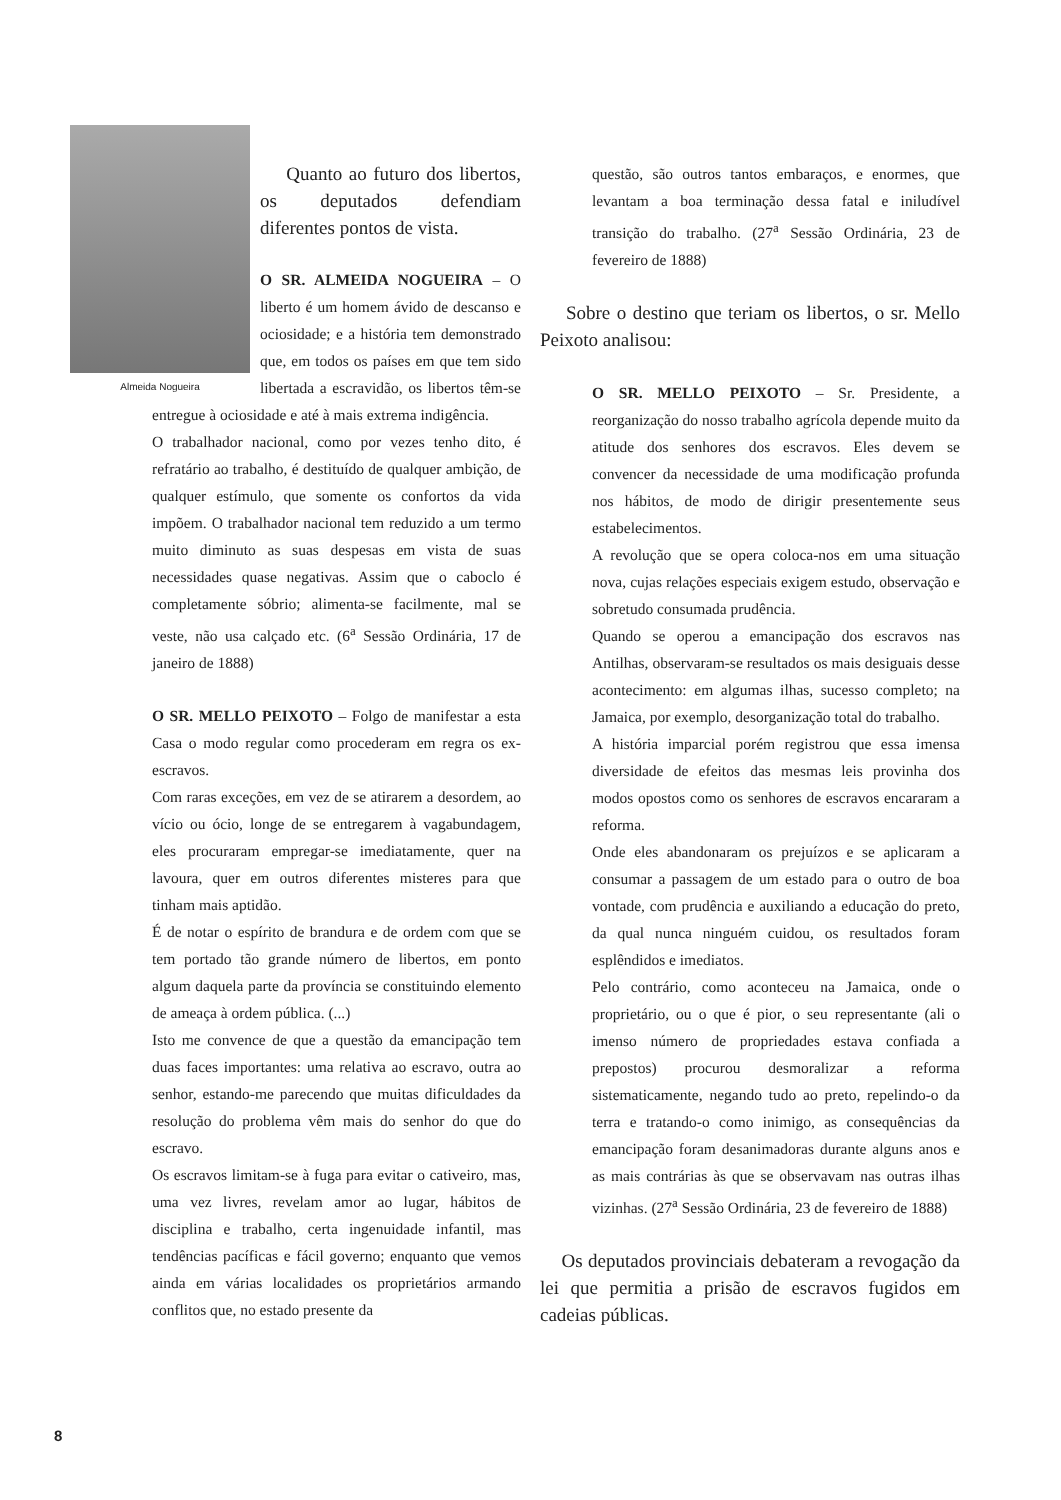Almeida Nogueira
Quanto ao futuro dos libertos, os deputados defendiam diferentes pontos de vista.
O SR. ALMEIDA NOGUEIRA – O liberto é um homem ávido de descanso e ociosidade; e a história tem demonstrado que, em todos os países em que tem sido libertada a escravidão, os libertos têm-se entregue à ociosidade e até à mais extrema indigência.
O trabalhador nacional, como por vezes tenho dito, é refratário ao trabalho, é destituído de qualquer ambição, de qualquer estímulo, que somente os confortos da vida impõem. O trabalhador nacional tem reduzido a um termo muito diminuto as suas despesas em vista de suas necessidades quase negativas. Assim que o caboclo é completamente sóbrio; alimenta-se facilmente, mal se veste, não usa calçado etc. (6<sup>a</sup> Sessão Ordinária, 17 de janeiro de 1888)
O SR. MELLO PEIXOTO – Folgo de manifestar a esta Casa o modo regular como procederam em regra os ex-escravos.
Com raras exceções, em vez de se atirarem a desordem, ao vício ou ócio, longe de se entregarem à vagabundagem, eles procuraram empregar-se imediatamente, quer na lavoura, quer em outros diferentes misteres para que tinham mais aptidão.
É de notar o espírito de brandura e de ordem com que se tem portado tão grande número de libertos, em ponto algum daquela parte da província se constituindo elemento de ameaça à ordem pública. (...)
Isto me convence de que a questão da emancipação tem duas faces importantes: uma relativa ao escravo, outra ao senhor, estando-me parecendo que muitas dificuldades da resolução do problema vêm mais do senhor do que do escravo.
Os escravos limitam-se à fuga para evitar o cativeiro, mas, uma vez livres, revelam amor ao lugar, hábitos de disciplina e trabalho, certa ingenuidade infantil, mas tendências pacíficas e fácil governo; enquanto que vemos ainda em várias localidades os proprietários armando conflitos que, no estado presente da
questão, são outros tantos embaraços, e enormes, que levantam a boa terminação dessa fatal e iniludível transição do trabalho. (27<sup>a</sup> Sessão Ordinária, 23 de fevereiro de 1888)
Sobre o destino que teriam os libertos, o sr. Mello Peixoto analisou:
O SR. MELLO PEIXOTO – Sr. Presidente, a reorganização do nosso trabalho agrícola depende muito da atitude dos senhores dos escravos. Eles devem se convencer da necessidade de uma modificação profunda nos hábitos, de modo de dirigir presentemente seus estabelecimentos.
A revolução que se opera coloca-nos em uma situação nova, cujas relações especiais exigem estudo, observação e sobretudo consumada prudência.
Quando se operou a emancipação dos escravos nas Antilhas, observaram-se resultados os mais desiguais desse acontecimento: em algumas ilhas, sucesso completo; na Jamaica, por exemplo, desorganização total do trabalho.
A história imparcial porém registrou que essa imensa diversidade de efeitos das mesmas leis provinha dos modos opostos como os senhores de escravos encararam a reforma.
Onde eles abandonaram os prejuízos e se aplicaram a consumar a passagem de um estado para o outro de boa vontade, com prudência e auxiliando a educação do preto, da qual nunca ninguém cuidou, os resultados foram esplêndidos e imediatos.
Pelo contrário, como aconteceu na Jamaica, onde o proprietário, ou o que é pior, o seu representante (ali o imenso número de propriedades estava confiada a prepostos) procurou desmoralizar a reforma sistematicamente, negando tudo ao preto, repelindo-o da terra e tratando-o como inimigo, as consequências da emancipação foram desanimadoras durante alguns anos e as mais contrárias às que se observavam nas outras ilhas vizinhas. (27<sup>a</sup> Sessão Ordinária, 23 de fevereiro de 1888)
Os deputados provinciais debateram a revogação da lei que permitia a prisão de escravos fugidos em cadeias públicas.
8